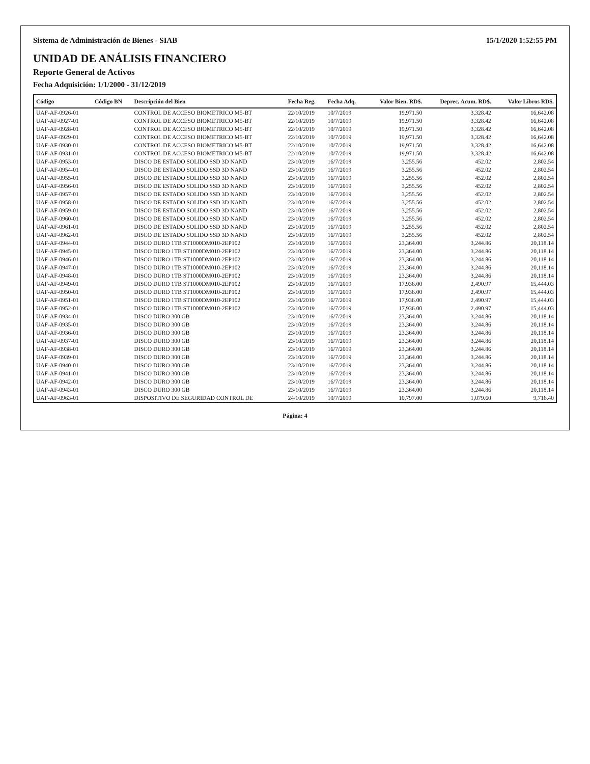Sistema de Administración de Bienes - SIAB 15/1/2020 1:52:55 PM
UNIDAD DE ANÁLISIS FINANCIERO
Reporte General de Activos
Fecha Adquisición: 1/1/2000 - 31/12/2019
| Código | Código BN | Descripción del Bien | Fecha Reg. | Fecha Adq. | Valor Bien. RD$. | Deprec. Acum. RD$. | Valor Libros RD$. |
| --- | --- | --- | --- | --- | --- | --- | --- |
| UAF-AF-0926-01 | | CONTROL DE ACCESO BIOMETRICO M5-BT | 22/10/2019 | 10/7/2019 | 19,971.50 | 3,328.42 | 16,642.08 |
| UAF-AF-0927-01 | | CONTROL DE ACCESO BIOMETRICO M5-BT | 22/10/2019 | 10/7/2019 | 19,971.50 | 3,328.42 | 16,642.08 |
| UAF-AF-0928-01 | | CONTROL DE ACCESO BIOMETRICO M5-BT | 22/10/2019 | 10/7/2019 | 19,971.50 | 3,328.42 | 16,642.08 |
| UAF-AF-0929-01 | | CONTROL DE ACCESO BIOMETRICO M5-BT | 22/10/2019 | 10/7/2019 | 19,971.50 | 3,328.42 | 16,642.08 |
| UAF-AF-0930-01 | | CONTROL DE ACCESO BIOMETRICO M5-BT | 22/10/2019 | 10/7/2019 | 19,971.50 | 3,328.42 | 16,642.08 |
| UAF-AF-0931-01 | | CONTROL DE ACCESO BIOMETRICO M5-BT | 22/10/2019 | 10/7/2019 | 19,971.50 | 3,328.42 | 16,642.08 |
| UAF-AF-0953-01 | | DISCO DE ESTADO SOLIDO SSD 3D NAND | 23/10/2019 | 16/7/2019 | 3,255.56 | 452.02 | 2,802.54 |
| UAF-AF-0954-01 | | DISCO DE ESTADO SOLIDO SSD 3D NAND | 23/10/2019 | 16/7/2019 | 3,255.56 | 452.02 | 2,802.54 |
| UAF-AF-0955-01 | | DISCO DE ESTADO SOLIDO SSD 3D NAND | 23/10/2019 | 16/7/2019 | 3,255.56 | 452.02 | 2,802.54 |
| UAF-AF-0956-01 | | DISCO DE ESTADO SOLIDO SSD 3D NAND | 23/10/2019 | 16/7/2019 | 3,255.56 | 452.02 | 2,802.54 |
| UAF-AF-0957-01 | | DISCO DE ESTADO SOLIDO SSD 3D NAND | 23/10/2019 | 16/7/2019 | 3,255.56 | 452.02 | 2,802.54 |
| UAF-AF-0958-01 | | DISCO DE ESTADO SOLIDO SSD 3D NAND | 23/10/2019 | 16/7/2019 | 3,255.56 | 452.02 | 2,802.54 |
| UAF-AF-0959-01 | | DISCO DE ESTADO SOLIDO SSD 3D NAND | 23/10/2019 | 16/7/2019 | 3,255.56 | 452.02 | 2,802.54 |
| UAF-AF-0960-01 | | DISCO DE ESTADO SOLIDO SSD 3D NAND | 23/10/2019 | 16/7/2019 | 3,255.56 | 452.02 | 2,802.54 |
| UAF-AF-0961-01 | | DISCO DE ESTADO SOLIDO SSD 3D NAND | 23/10/2019 | 16/7/2019 | 3,255.56 | 452.02 | 2,802.54 |
| UAF-AF-0962-01 | | DISCO DE ESTADO SOLIDO SSD 3D NAND | 23/10/2019 | 16/7/2019 | 3,255.56 | 452.02 | 2,802.54 |
| UAF-AF-0944-01 | | DISCO DURO 1TB ST1000DM010-2EP102 | 23/10/2019 | 16/7/2019 | 23,364.00 | 3,244.86 | 20,118.14 |
| UAF-AF-0945-01 | | DISCO DURO 1TB ST1000DM010-2EP102 | 23/10/2019 | 16/7/2019 | 23,364.00 | 3,244.86 | 20,118.14 |
| UAF-AF-0946-01 | | DISCO DURO 1TB ST1000DM010-2EP102 | 23/10/2019 | 16/7/2019 | 23,364.00 | 3,244.86 | 20,118.14 |
| UAF-AF-0947-01 | | DISCO DURO 1TB ST1000DM010-2EP102 | 23/10/2019 | 16/7/2019 | 23,364.00 | 3,244.86 | 20,118.14 |
| UAF-AF-0948-01 | | DISCO DURO 1TB ST1000DM010-2EP102 | 23/10/2019 | 16/7/2019 | 23,364.00 | 3,244.86 | 20,118.14 |
| UAF-AF-0949-01 | | DISCO DURO 1TB ST1000DM010-2EP102 | 23/10/2019 | 16/7/2019 | 17,936.00 | 2,490.97 | 15,444.03 |
| UAF-AF-0950-01 | | DISCO DURO 1TB ST1000DM010-2EP102 | 23/10/2019 | 16/7/2019 | 17,936.00 | 2,490.97 | 15,444.03 |
| UAF-AF-0951-01 | | DISCO DURO 1TB ST1000DM010-2EP102 | 23/10/2019 | 16/7/2019 | 17,936.00 | 2,490.97 | 15,444.03 |
| UAF-AF-0952-01 | | DISCO DURO 1TB ST1000DM010-2EP102 | 23/10/2019 | 16/7/2019 | 17,936.00 | 2,490.97 | 15,444.03 |
| UAF-AF-0934-01 | | DISCO DURO 300 GB | 23/10/2019 | 16/7/2019 | 23,364.00 | 3,244.86 | 20,118.14 |
| UAF-AF-0935-01 | | DISCO DURO 300 GB | 23/10/2019 | 16/7/2019 | 23,364.00 | 3,244.86 | 20,118.14 |
| UAF-AF-0936-01 | | DISCO DURO 300 GB | 23/10/2019 | 16/7/2019 | 23,364.00 | 3,244.86 | 20,118.14 |
| UAF-AF-0937-01 | | DISCO DURO 300 GB | 23/10/2019 | 16/7/2019 | 23,364.00 | 3,244.86 | 20,118.14 |
| UAF-AF-0938-01 | | DISCO DURO 300 GB | 23/10/2019 | 16/7/2019 | 23,364.00 | 3,244.86 | 20,118.14 |
| UAF-AF-0939-01 | | DISCO DURO 300 GB | 23/10/2019 | 16/7/2019 | 23,364.00 | 3,244.86 | 20,118.14 |
| UAF-AF-0940-01 | | DISCO DURO 300 GB | 23/10/2019 | 16/7/2019 | 23,364.00 | 3,244.86 | 20,118.14 |
| UAF-AF-0941-01 | | DISCO DURO 300 GB | 23/10/2019 | 16/7/2019 | 23,364.00 | 3,244.86 | 20,118.14 |
| UAF-AF-0942-01 | | DISCO DURO 300 GB | 23/10/2019 | 16/7/2019 | 23,364.00 | 3,244.86 | 20,118.14 |
| UAF-AF-0943-01 | | DISCO DURO 300 GB | 23/10/2019 | 16/7/2019 | 23,364.00 | 3,244.86 | 20,118.14 |
| UAF-AF-0963-01 | | DISPOSITIVO DE SEGURIDAD CONTROL DE | 24/10/2019 | 10/7/2019 | 10,797.00 | 1,079.60 | 9,716.40 |
Página: 4